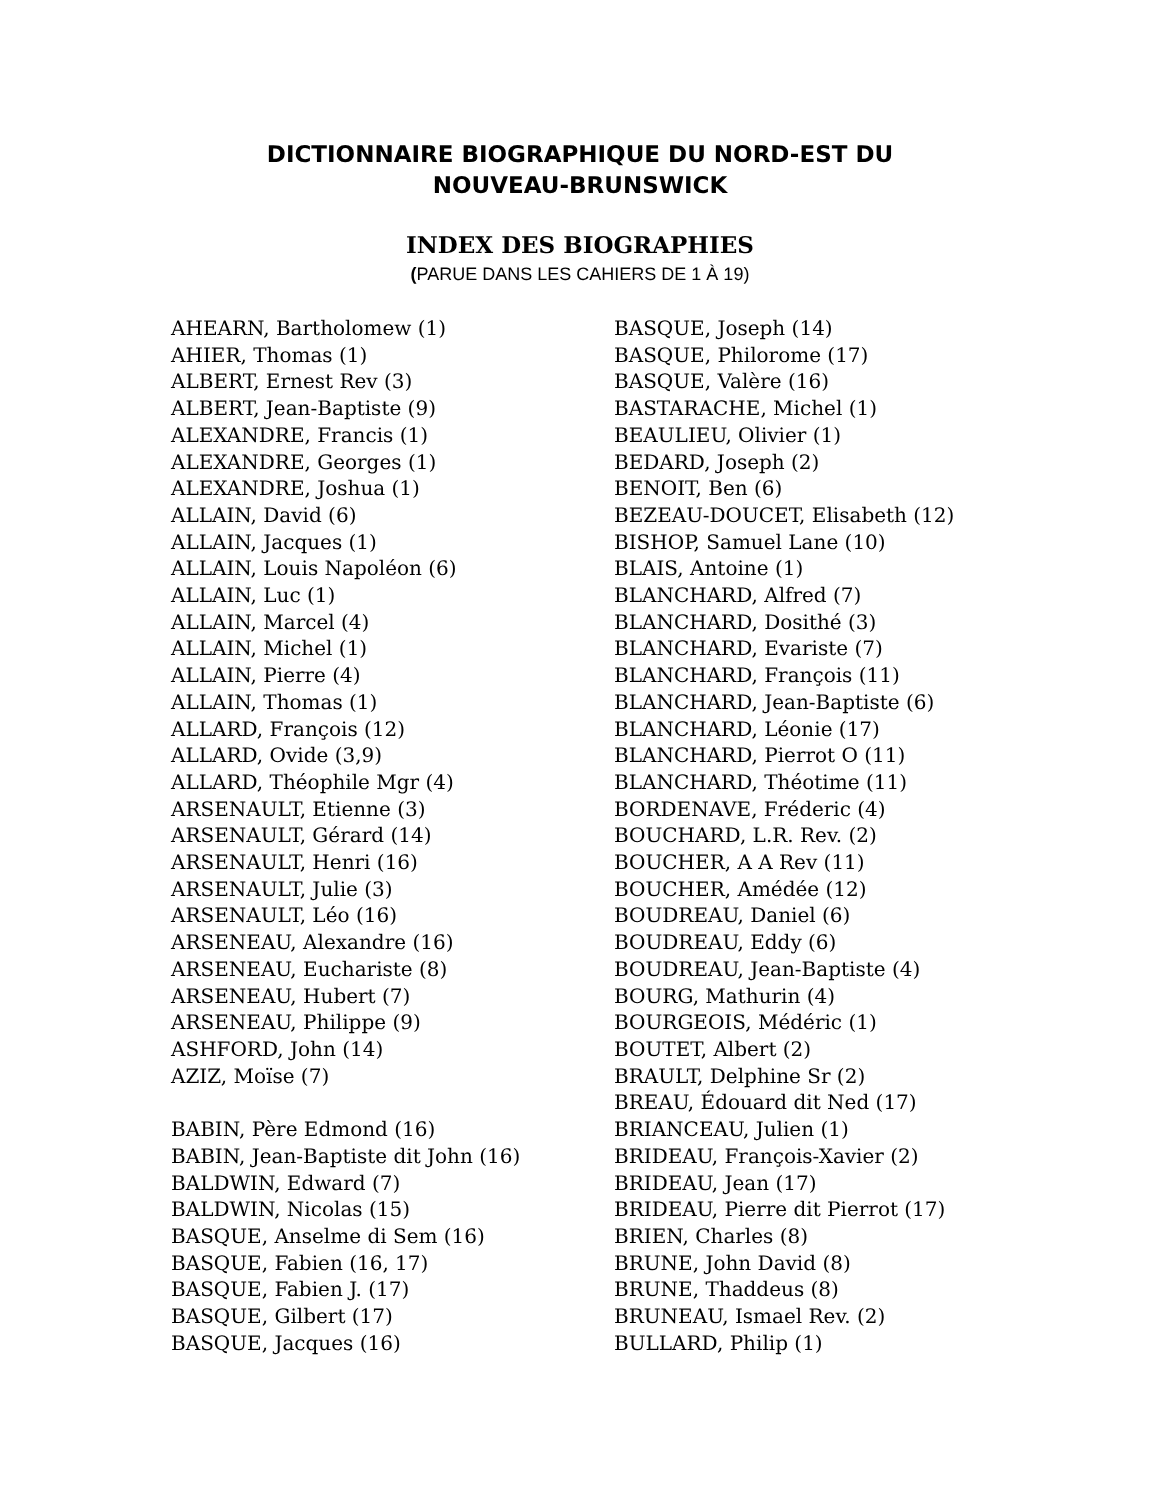DICTIONNAIRE BIOGRAPHIQUE DU NORD-EST DU
NOUVEAU-BRUNSWICK
INDEX DES BIOGRAPHIES
(PARUE DANS LES CAHIERS DE 1 À 19)
AHEARN, Bartholomew (1)
AHIER, Thomas (1)
ALBERT, Ernest Rev (3)
ALBERT, Jean-Baptiste (9)
ALEXANDRE, Francis (1)
ALEXANDRE, Georges (1)
ALEXANDRE, Joshua (1)
ALLAIN, David (6)
ALLAIN, Jacques (1)
ALLAIN, Louis Napoléon (6)
ALLAIN, Luc (1)
ALLAIN, Marcel (4)
ALLAIN, Michel (1)
ALLAIN, Pierre (4)
ALLAIN, Thomas (1)
ALLARD, François (12)
ALLARD, Ovide (3,9)
ALLARD, Théophile Mgr (4)
ARSENAULT, Etienne (3)
ARSENAULT, Gérard (14)
ARSENAULT, Henri (16)
ARSENAULT, Julie (3)
ARSENAULT, Léo (16)
ARSENEAU, Alexandre (16)
ARSENEAU, Euchariste (8)
ARSENEAU, Hubert (7)
ARSENEAU, Philippe (9)
ASHFORD, John (14)
AZIZ, Moïse (7)
BABIN, Père Edmond (16)
BABIN, Jean-Baptiste dit John (16)
BALDWIN, Edward (7)
BALDWIN, Nicolas (15)
BASQUE, Anselme di Sem (16)
BASQUE, Fabien (16, 17)
BASQUE, Fabien J. (17)
BASQUE, Gilbert (17)
BASQUE, Jacques (16)
BASQUE, Joseph (14)
BASQUE, Philorome (17)
BASQUE, Valère (16)
BASTARACHE, Michel (1)
BEAULIEU, Olivier (1)
BEDARD, Joseph (2)
BENOIT, Ben (6)
BEZEAU-DOUCET, Elisabeth (12)
BISHOP, Samuel Lane (10)
BLAIS, Antoine (1)
BLANCHARD, Alfred (7)
BLANCHARD, Dosithé (3)
BLANCHARD, Evariste (7)
BLANCHARD, François (11)
BLANCHARD, Jean-Baptiste (6)
BLANCHARD, Léonie (17)
BLANCHARD, Pierrot O (11)
BLANCHARD, Théotime (11)
BORDENAVE, Fréderic (4)
BOUCHARD, L.R. Rev. (2)
BOUCHER, A A Rev (11)
BOUCHER, Amédée (12)
BOUDREAU, Daniel (6)
BOUDREAU, Eddy (6)
BOUDREAU, Jean-Baptiste (4)
BOURG, Mathurin (4)
BOURGEOIS, Médéric (1)
BOUTET, Albert (2)
BRAULT, Delphine Sr (2)
BREAU, Édouard dit Ned (17)
BRIANCEAU, Julien (1)
BRIDEAU, François-Xavier (2)
BRIDEAU, Jean (17)
BRIDEAU, Pierre dit Pierrot (17)
BRIEN, Charles (8)
BRUNE, John David (8)
BRUNE, Thaddeus (8)
BRUNEAU, Ismael Rev. (2)
BULLARD, Philip (1)